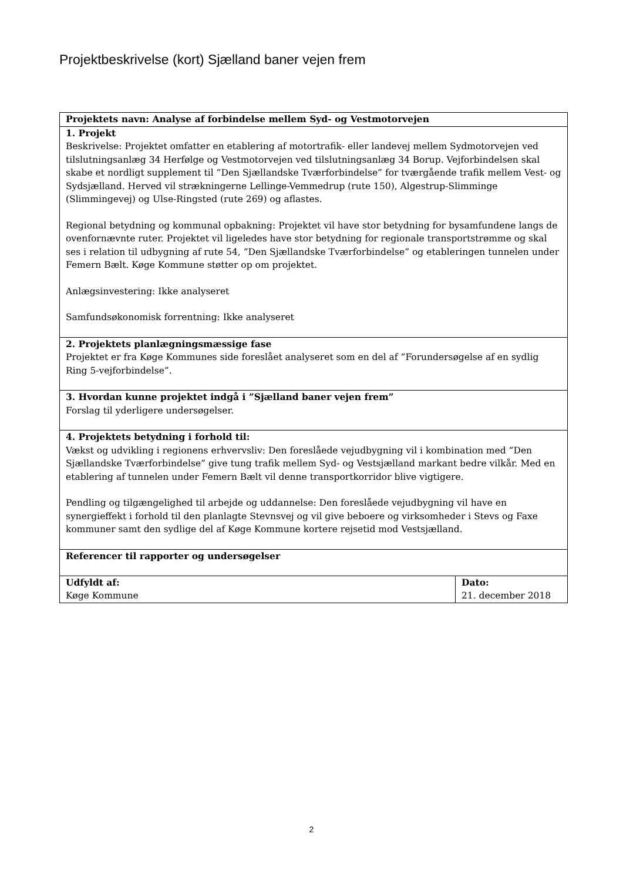Projektbeskrivelse (kort) Sjælland baner vejen frem
| Projektets navn: Analyse af forbindelse mellem Syd- og Vestmotorvejen | |
| 1. Projekt Beskrivelse: Projektet omfatter en etablering af motortrafik- eller landevej mellem Sydmotorvejen ved tilslutningsanlæg 34 Herfølge og Vestmotorvejen ved tilslutningsanlæg 34 Borup. Vejforbindelsen skal skabe et nordligt supplement til ”Den Sjællandske Tværforbindelse” for tværgående trafik mellem Vest- og Sydsjælland. Herved vil strækningerne Lellinge-Vemmedrup (rute 150), Algestrup-Slimminge (Slimmingevej) og Ulse-Ringsted (rute 269) og aflastes. Regional betydning og kommunal opbakning: Projektet vil have stor betydning for bysamfundene langs de ovenfornævnte ruter. Projektet vil ligeledes have stor betydning for regionale transportstrømme og skal ses i relation til udbygning af rute 54, ”Den Sjællandske Tværforbindelse” og etableringen tunnelen under Femern Bælt. Køge Kommune støtter op om projektet. Anlægsinvestering: Ikke analyseret Samfundsøkonomisk forrentning: Ikke analyseret | |
| 2. Projektets planlægningsmæssige fase Projektet er fra Køge Kommunes side foreslået analyseret som en del af ”Forundersøgelse af en sydlig Ring 5-vejforbindelse”. | |
| 3. Hvordan kunne projektet indgå i ”Sjælland baner vejen frem” Forslag til yderligere undersøgelser. | |
| 4. Projektets betydning i forhold til: Vækst og udvikling i regionens erhvervsliv: Den foreslåede vejudbygning vil i kombination med ”Den Sjællandske Tværforbindelse” give tung trafik mellem Syd- og Vestsjælland markant bedre vilkår. Med en etablering af tunnelen under Femern Bælt vil denne transportkorridor blive vigtigere. Pendling og tilgængelighed til arbejde og uddannelse: Den foreslåede vejudbygning vil have en synergieffekt i forhold til den planlagte Stevnsvej og vil give beboere og virksomheder i Stevs og Faxe kommuner samt den sydlige del af Køge Kommune kortere rejsetid mod Vestsjælland. | |
| Referencer til rapporter og undersøgelser | |
| Udfyldt af: Køge Kommune | Dato: 21. december 2018 |
2